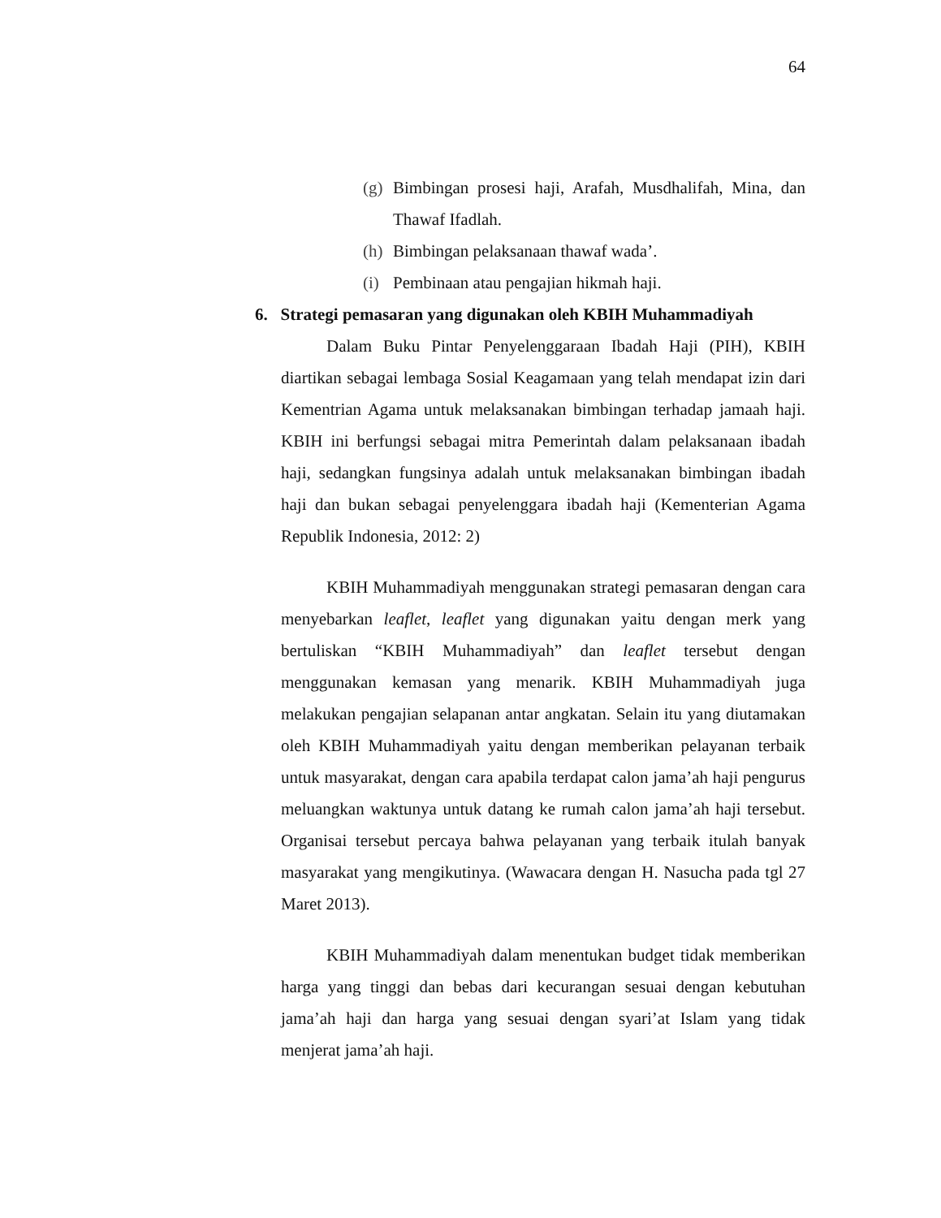64
(g) Bimbingan prosesi haji, Arafah, Musdhalifah, Mina, dan Thawaf Ifadlah.
(h) Bimbingan pelaksanaan thawaf wada’.
(i) Pembinaan atau pengajian hikmah haji.
6. Strategi pemasaran yang digunakan oleh KBIH Muhammadiyah
Dalam Buku Pintar Penyelenggaraan Ibadah Haji (PIH), KBIH diartikan sebagai lembaga Sosial Keagamaan yang telah mendapat izin dari Kementrian Agama untuk melaksanakan bimbingan terhadap jamaah haji. KBIH ini berfungsi sebagai mitra Pemerintah dalam pelaksanaan ibadah haji, sedangkan fungsinya adalah untuk melaksanakan bimbingan ibadah haji dan bukan sebagai penyelenggara ibadah haji (Kementerian Agama Republik Indonesia, 2012: 2)
KBIH Muhammadiyah menggunakan strategi pemasaran dengan cara menyebarkan leaflet, leaflet yang digunakan yaitu dengan merk yang bertuliskan “KBIH Muhammadiyah” dan leaflet tersebut dengan menggunakan kemasan yang menarik. KBIH Muhammadiyah juga melakukan pengajian selapanan antar angkatan. Selain itu yang diutamakan oleh KBIH Muhammadiyah yaitu dengan memberikan pelayanan terbaik untuk masyarakat, dengan cara apabila terdapat calon jama’ah haji pengurus meluangkan waktunya untuk datang ke rumah calon jama’ah haji tersebut. Organisai tersebut percaya bahwa pelayanan yang terbaik itulah banyak masyarakat yang mengikutinya. (Wawacara dengan H. Nasucha pada tgl 27 Maret 2013).
KBIH Muhammadiyah dalam menentukan budget tidak memberikan harga yang tinggi dan bebas dari kecurangan sesuai dengan kebutuhan jama’ah haji dan harga yang sesuai dengan syari’at Islam yang tidak menjerat jama’ah haji.